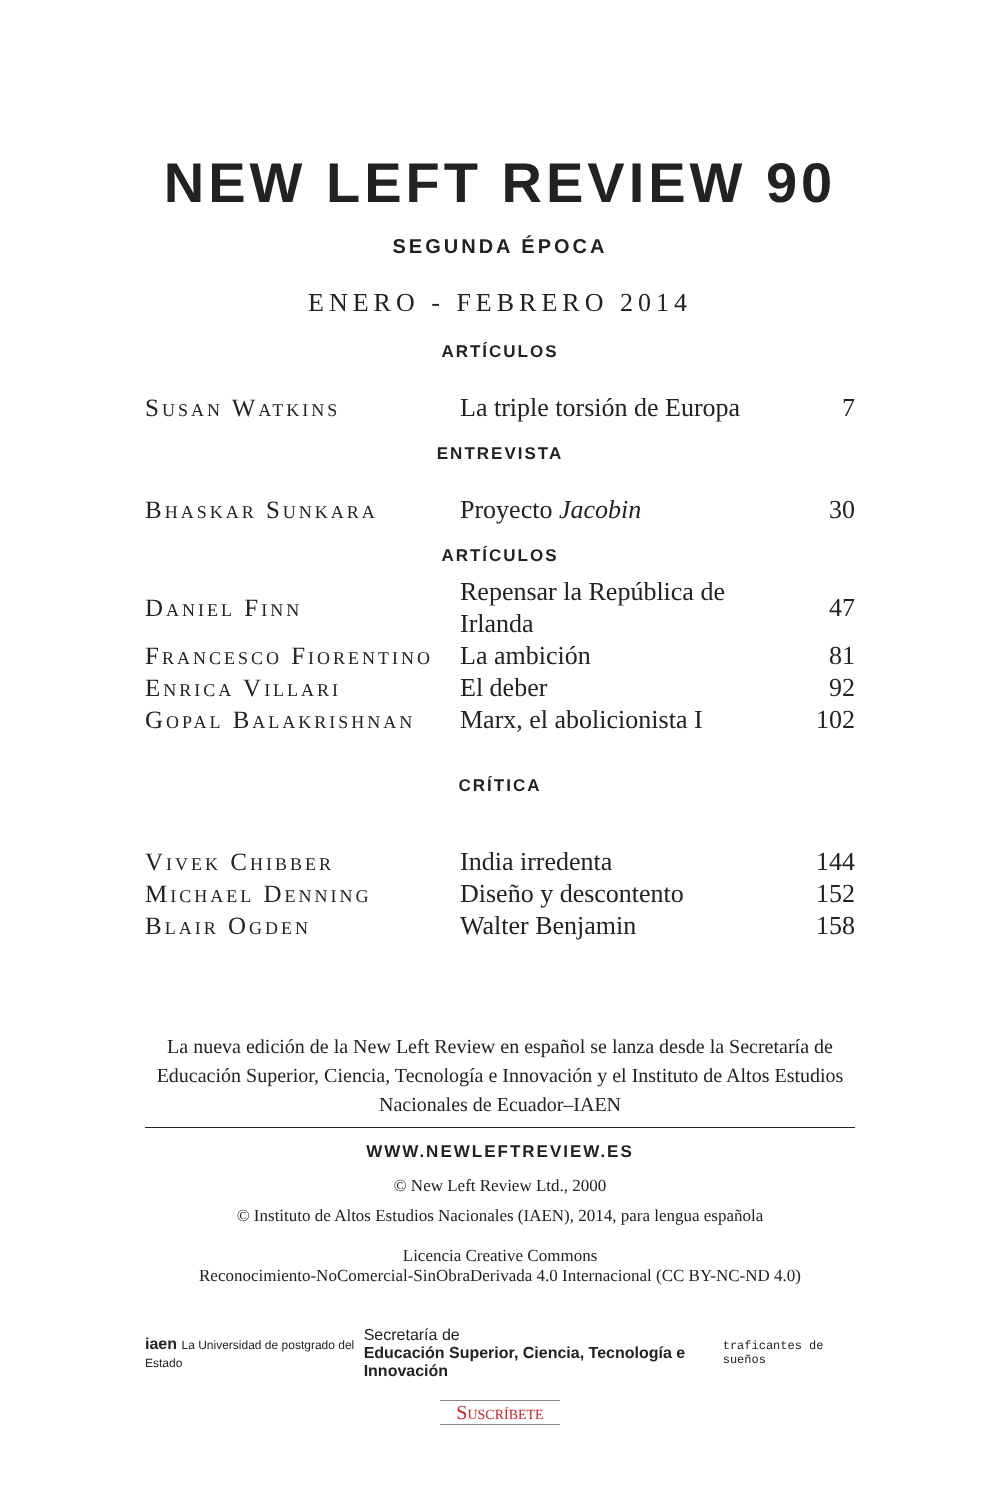NEW LEFT REVIEW 90
SEGUNDA ÉPOCA
ENERO - FEBRERO 2014
ARTÍCULOS
| Susan Watkins | La triple torsión de Europa | 7 |
ENTREVISTA
| Bhaskar Sunkara | Proyecto Jacobin | 30 |
ARTÍCULOS
| Daniel Finn | Repensar la República de Irlanda | 47 |
| Francesco Fiorentino | La ambición | 81 |
| Enrica Villari | El deber | 92 |
| Gopal Balakrishnan | Marx, el abolicionista I | 102 |
CRÍTICA
| Vivek Chibber | India irredenta | 144 |
| Michael Denning | Diseño y descontento | 152 |
| Blair Ogden | Walter Benjamin | 158 |
La nueva edición de la New Left Review en español se lanza desde la Secretaría de Educación Superior, Ciencia, Tecnología e Innovación y el Instituto de Altos Estudios Nacionales de Ecuador–IAEN
WWW.NEWLEFTREVIEW.ES
© New Left Review Ltd., 2000
© Instituto de Altos Estudios Nacionales (IAEN), 2014, para lengua española
Licencia Creative Commons
Reconocimiento-NoComercial-SinObraDerivada 4.0 Internacional (CC BY-NC-ND 4.0)
iaen La Universidad de postgrado del Estado
Secretaría de
Educación Superior, Ciencia, Tecnología e Innovación
traficantes de sueños
Suscríbete